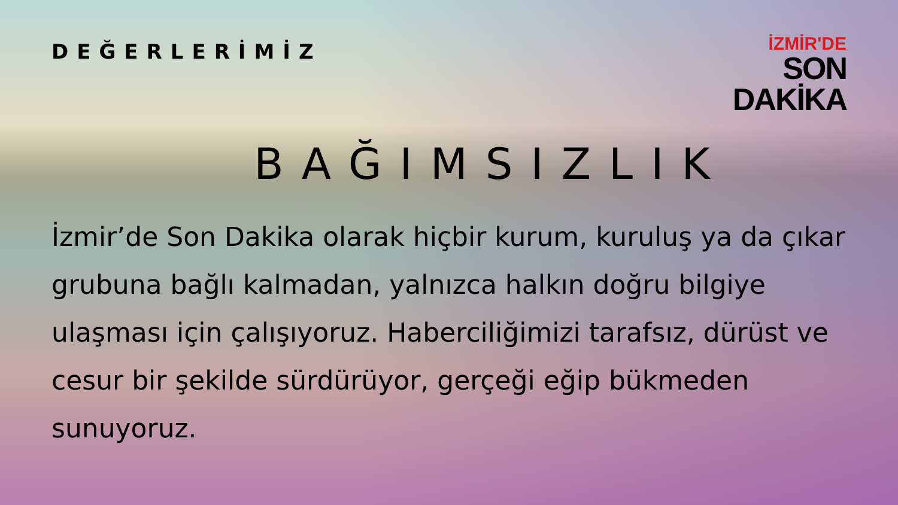DEĞERLERİMİZ
İZMİR'DE
SON DAKİKA
BAĞIMSIZLIK
İzmir’de Son Dakika olarak hiçbir kurum, kuruluş ya da çıkar grubuna bağlı kalmadan, yalnızca halkın doğru bilgiye ulaşması için çalışıyoruz. Haberciliğimizi tarafsız, dürüst ve cesur bir şekilde sürdürüyor, gerçeği eğip bükmeden sunuyoruz.